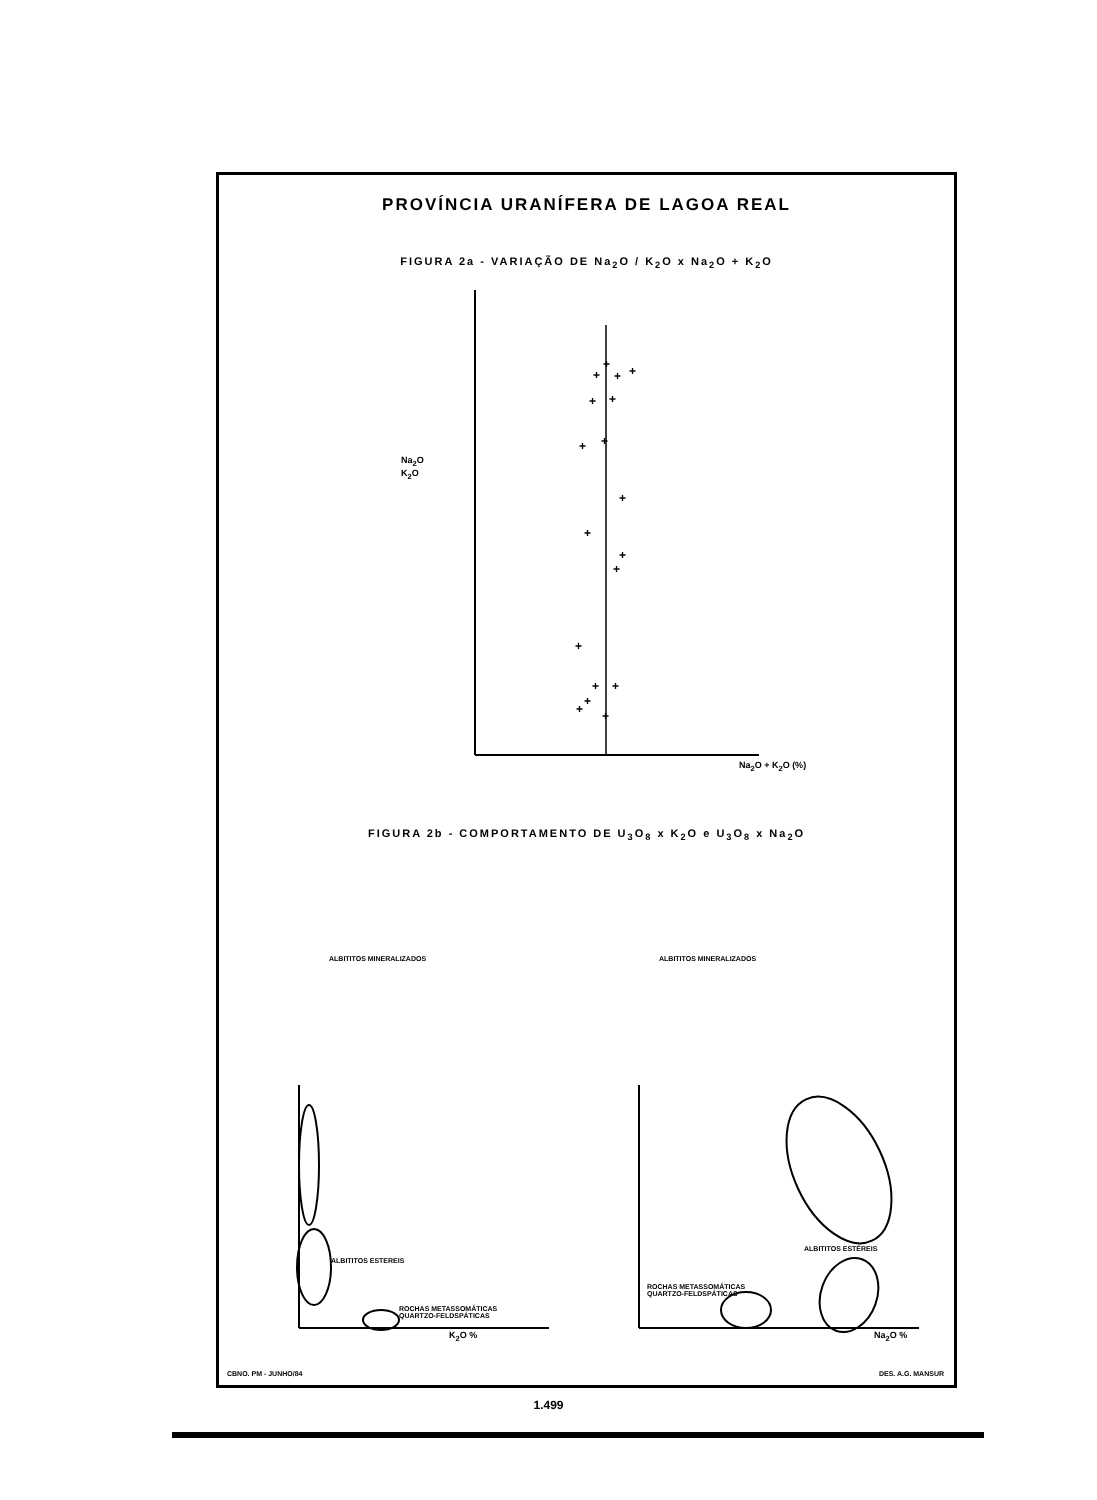PROVÍNCIA URANÍFERA DE LAGOA REAL
FIGURA 2a - VARIAÇÃO DE Na<sub>2</sub>O / K<sub>2</sub>O x Na<sub>2</sub>O + K<sub>2</sub>O
+
+
+
+
+
+
+
+
+
+
+
+
+
+
+
+
+
+
Na<sub>2</sub>O
K<sub>2</sub>O
Na<sub>2</sub>O + K<sub>2</sub>O (%)
FIGURA 2b - COMPORTAMENTO DE U<sub>3</sub>O<sub>8</sub> x K<sub>2</sub>O e U<sub>3</sub>O<sub>8</sub> x Na<sub>2</sub>O
ALBITITOS MINERALIZADOS
ALBITITOS ESTEREIS
ROCHAS METASSOMÁTICAS
QUARTZO-FELDSPÁTICAS
K<sub>2</sub>O %
ALBITITOS MINERALIZADOS
ALBITITOS ESTÉREIS
ROCHAS METASSOMÁTICAS
QUARTZO-FELDSPÁTICAS
Na<sub>2</sub>O %
CBNO. PM - JUNHO/84 DES. A.G. MANSUR
1.499